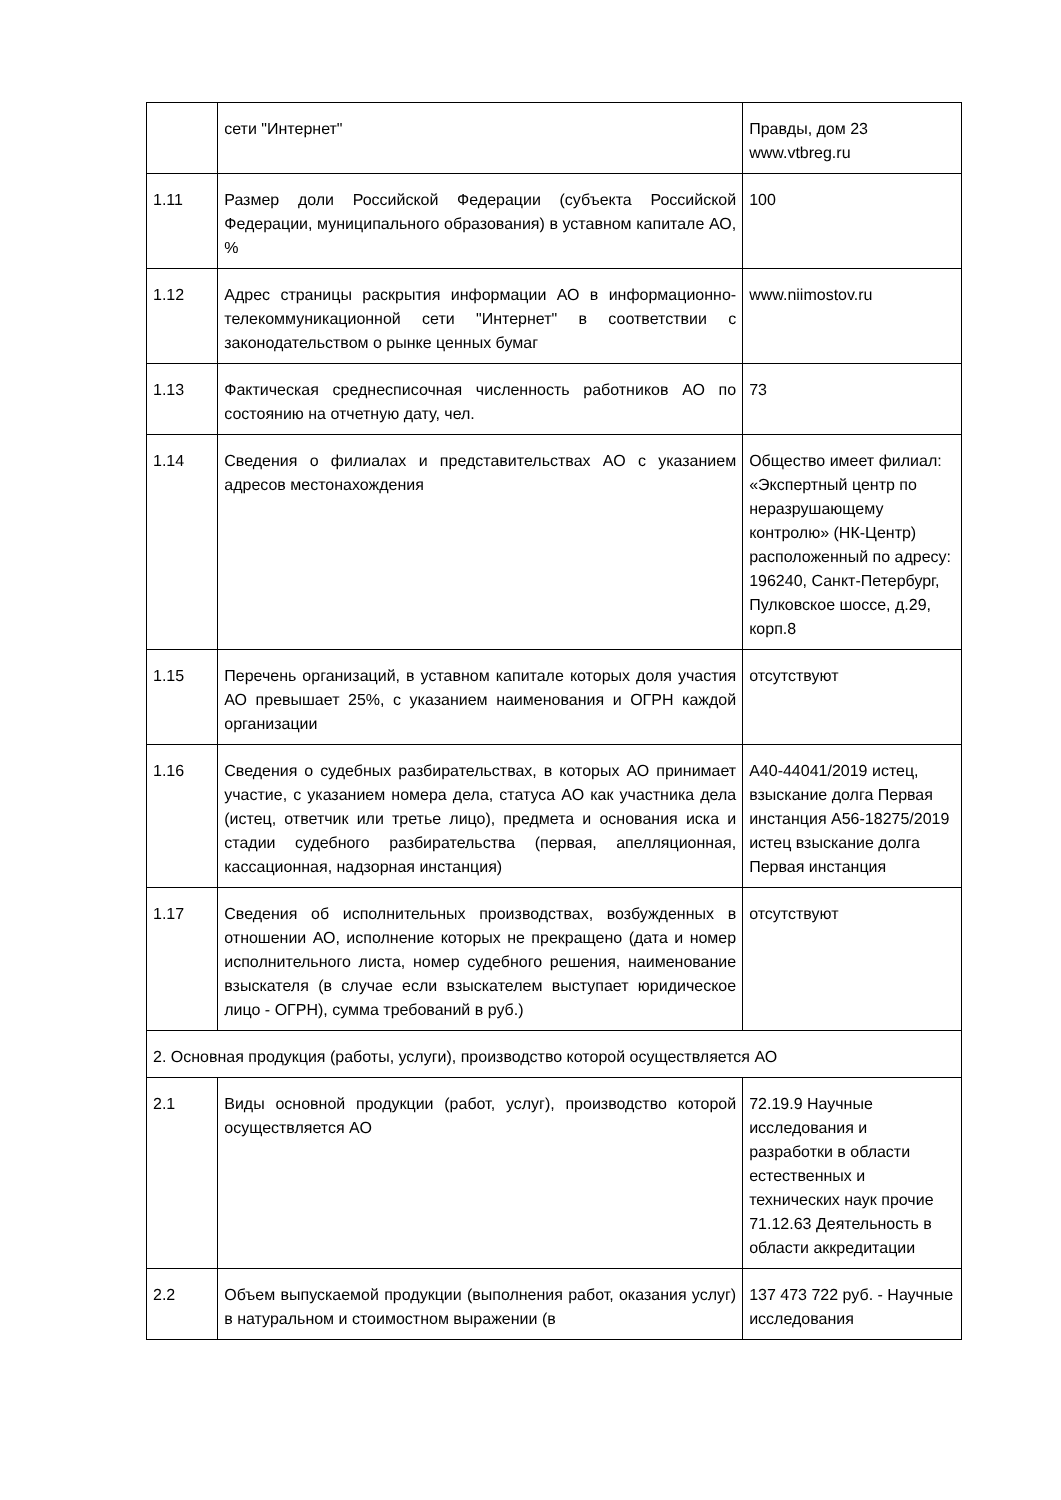| | сети "Интернет" | Правды, дом 23 www.vtbreg.ru |
| 1.11 | Размер доли Российской Федерации (субъекта Российской Федерации, муниципального образования) в уставном капитале АО, % | 100 |
| 1.12 | Адрес страницы раскрытия информации АО в информационно-телекоммуникационной сети "Интернет" в соответствии с законодательством о рынке ценных бумаг | www.niimostov.ru |
| 1.13 | Фактическая среднесписочная численность работников АО по состоянию на отчетную дату, чел. | 73 |
| 1.14 | Сведения о филиалах и представительствах АО с указанием адресов местонахождения | Общество имеет филиал: «Экспертный центр по неразрушающему контролю» (НК-Центр) расположенный по адресу: 196240, Санкт-Петербург, Пулковское шоссе, д.29, корп.8 |
| 1.15 | Перечень организаций, в уставном капитале которых доля участия АО превышает 25%, с указанием наименования и ОГРН каждой организации | отсутствуют |
| 1.16 | Сведения о судебных разбирательствах, в которых АО принимает участие, с указанием номера дела, статуса АО как участника дела (истец, ответчик или третье лицо), предмета и основания иска и стадии судебного разбирательства (первая, апелляционная, кассационная, надзорная инстанция) | А40-44041/2019 истец, взыскание долга Первая инстанция А56-18275/2019 истец взыскание долга Первая инстанция |
| 1.17 | Сведения об исполнительных производствах, возбужденных в отношении АО, исполнение которых не прекращено (дата и номер исполнительного листа, номер судебного решения, наименование взыскателя (в случае если взыскателем выступает юридическое лицо - ОГРН), сумма требований в руб.) | отсутствуют |
| 2. Основная продукция (работы, услуги), производство которой осуществляется АО | | |
| 2.1 | Виды основной продукции (работ, услуг), производство которой осуществляется АО | 72.19.9 Научные исследования и разработки в области естественных и технических наук прочие 71.12.63 Деятельность в области аккредитации |
| 2.2 | Объем выпускаемой продукции (выполнения работ, оказания услуг) в натуральном и стоимостном выражении (в | 137 473 722 руб. - Научные исследования |